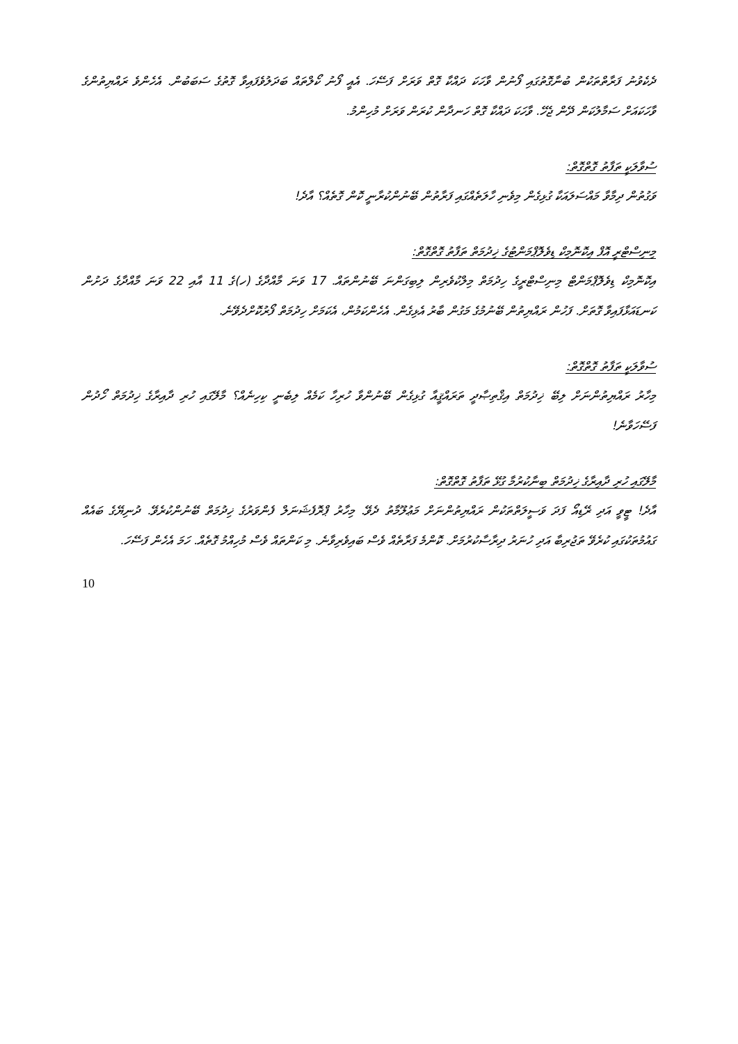ދެކެވުނު ފަރާތްތަކުން ބުނާގޮތުގައި ފޯނުން ވާހަކަ ދައްކާ ގޮތް ވަރަށް ފަސޭހަ. އެއީ ފޯނު ކޯލްތައް ބަދަލުވެފައިވާ ގޮތުގެ ސަބަބުން. އެހެންވެ ރައްޔިތުންގެ ވާހަކައަށް ސަމާލުކަން ދޭން ޖެހޭ. ވާހަކަ ދައްކާ ގޮތް ހަނދާން ކުރަން ވަރަށް މުހިންމު.
ސުވާލަކީ ތަފާތު ގޮތްގޮތް:
ވަގުތުން ދިމާވާ މައްސަލައަކާ ގުޅިގެން މިވެނި ހާލަތެއްގައި ފަރާތުން ބޭނުންކުރާނީ ކޮން ގޮތެއް؟ އާދެ!
މިނިސްޓްރީ އޮފް އިކޮނޮމިކް ޑިވެލޮޕްމަންޓުގެ ޚިދުމަތް ތަފާތު ގޮތްގޮތް:
އިކޮނޮމިކް ޑިވެލޮޕްމަންޓް މިނިސްޓްރީގެ ހިދުމަތް މިލްކުވެރިން ލިބިގަންނަ ބޭނުންތައް. 17 ވަނަ މާއްދާގެ (ހ)ގެ 11 އާއި 22 ވަނަ މާއްދާގެ ދަށުން ކަނޑައަޅާފައިވާ ގޮތަށް. ފަހުން ރައްޔިތުން ބޭނުމުގެ މަގުން ބާރު އެޅިގެން. އެހެންކަމުން، އެކަމަށް ހިދުމަތް ފޯރުކޮށްދެވޭނެ.
ސުވާލަކީ ތަފާތު ގޮތްގޮތް:
މިހާރު ރައްޔިތުންނަށް ލިބޭ ޚިދުމަތް އިޤްތިޞާދީ ތަރައްޤީއާ ގުޅިގެން ބޭނުންވާ ހުރިހާ ކަމެއް ލިބެނީ ކިހިނެއް؟ މާލޭގައި ހުރި ދާއިރާގެ ޚިދުމަތް ހޯދުން ފަސޭހަވާނެ!
މާލޭގައި ހުރި ދާއިރާގެ ޚިދުމަތް ބިނާކުރުމާ ގުޅޭ ތަފާތު ގޮތްގޮތް:
އާދެ! ޓީވީ އަދި ރޭޑިއޯ ފަދަ ވަސީލަތްތަކުން ރައްޔިތުންނަށް މަޢުލޫމާތު ދެވޭ. މިހާރު ޕްރޮފެޝަނަލް ފެންވަރުގެ ޚިދުމަތް ބޭނުންކުރެވޭ. ދުނިޔޭގެ ބައެއް ގައުމުތަކުގައި ކުރެވޭ ތަޖުރިބާ އަދި ހުނަރު ދިރާސާކުރުމަށް. ކޮންމެ ފަރާތެއް ވެސް ބައިވެރިވާނެ. މި ކަންތައް ވެސް މުހިއްމު ގޮތެއް. ހަމަ އެހެން ފަސޭހަ.
10